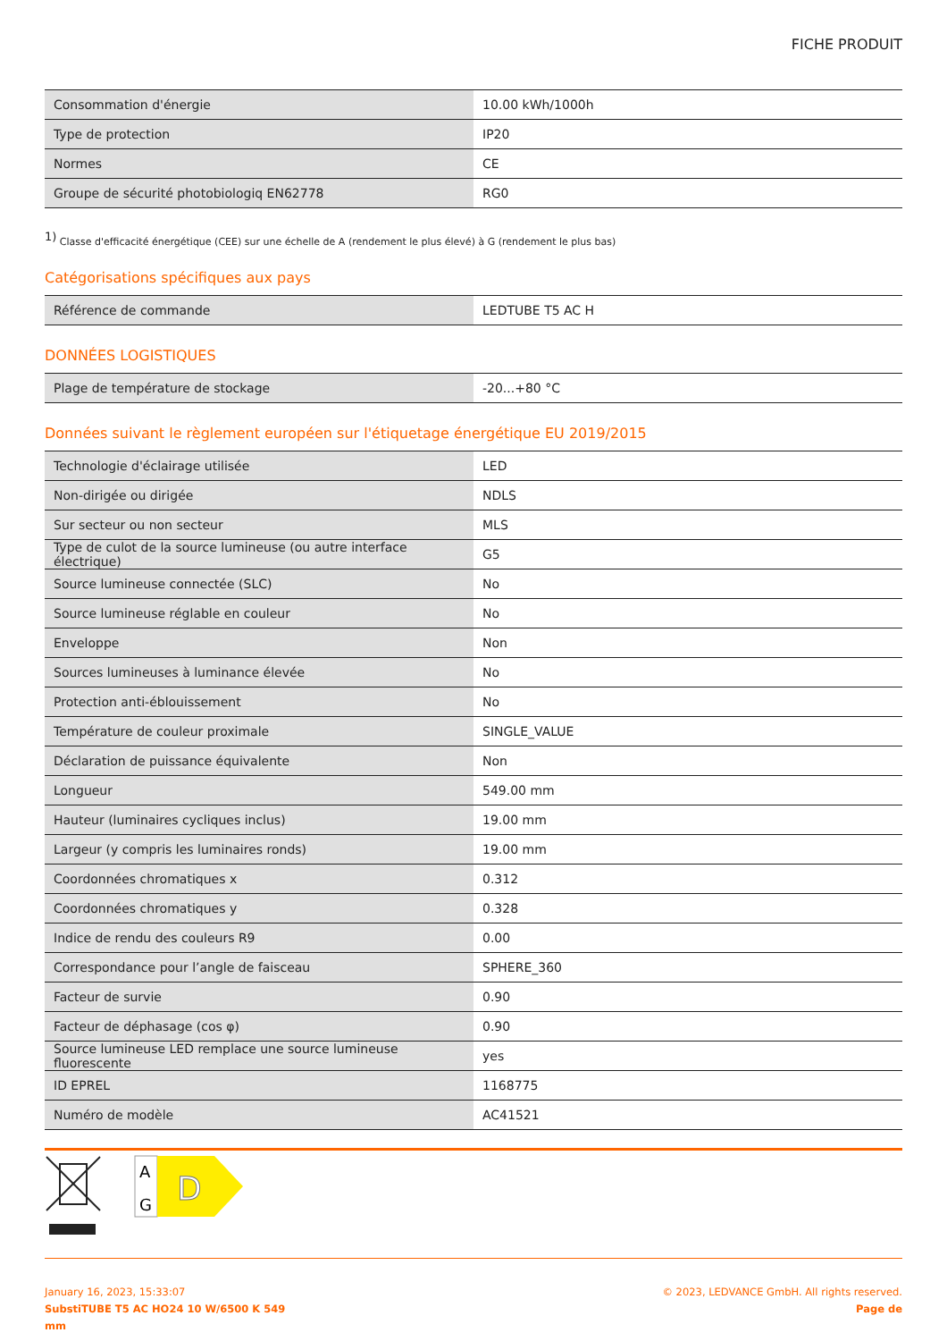FICHE PRODUIT
| Consommation d'énergie | 10.00 kWh/1000h |
| Type de protection | IP20 |
| Normes | CE |
| Groupe de sécurité photobiologiq EN62778 | RG0 |
<sup>1)</sup> Classe d'efficacité énergétique (CEE) sur une échelle de A (rendement le plus élevé) à G (rendement le plus bas)
Catégorisations spécifiques aux pays
| Référence de commande | LEDTUBE T5 AC H |
DONNÉES LOGISTIQUES
| Plage de température de stockage | -20...+80 °C |
Données suivant le règlement européen sur l'étiquetage énergétique EU 2019/2015
| Technologie d'éclairage utilisée | LED |
| Non-dirigée ou dirigée | NDLS |
| Sur secteur ou non secteur | MLS |
| Type de culot de la source lumineuse (ou autre interface électrique) | G5 |
| Source lumineuse connectée (SLC) | No |
| Source lumineuse réglable en couleur | No |
| Enveloppe | Non |
| Sources lumineuses à luminance élevée | No |
| Protection anti-éblouissement | No |
| Température de couleur proximale | SINGLE_VALUE |
| Déclaration de puissance équivalente | Non |
| Longueur | 549.00 mm |
| Hauteur (luminaires cycliques inclus) | 19.00 mm |
| Largeur (y compris les luminaires ronds) | 19.00 mm |
| Coordonnées chromatiques x | 0.312 |
| Coordonnées chromatiques y | 0.328 |
| Indice de rendu des couleurs R9 | 0.00 |
| Correspondance pour l’angle de faisceau | SPHERE_360 |
| Facteur de survie | 0.90 |
| Facteur de déphasage (cos φ) | 0.90 |
| Source lumineuse LED remplace une source lumineuse fluorescente | yes |
| ID EPREL | 1168775 |
| Numéro de modèle | AC41521 |
A
G
D
January 16, 2023, 15:33:07
SubstiTUBE T5 AC HO24 10 W/6500 K 549
mm
© 2023, LEDVANCE GmbH. All rights reserved.
Page de